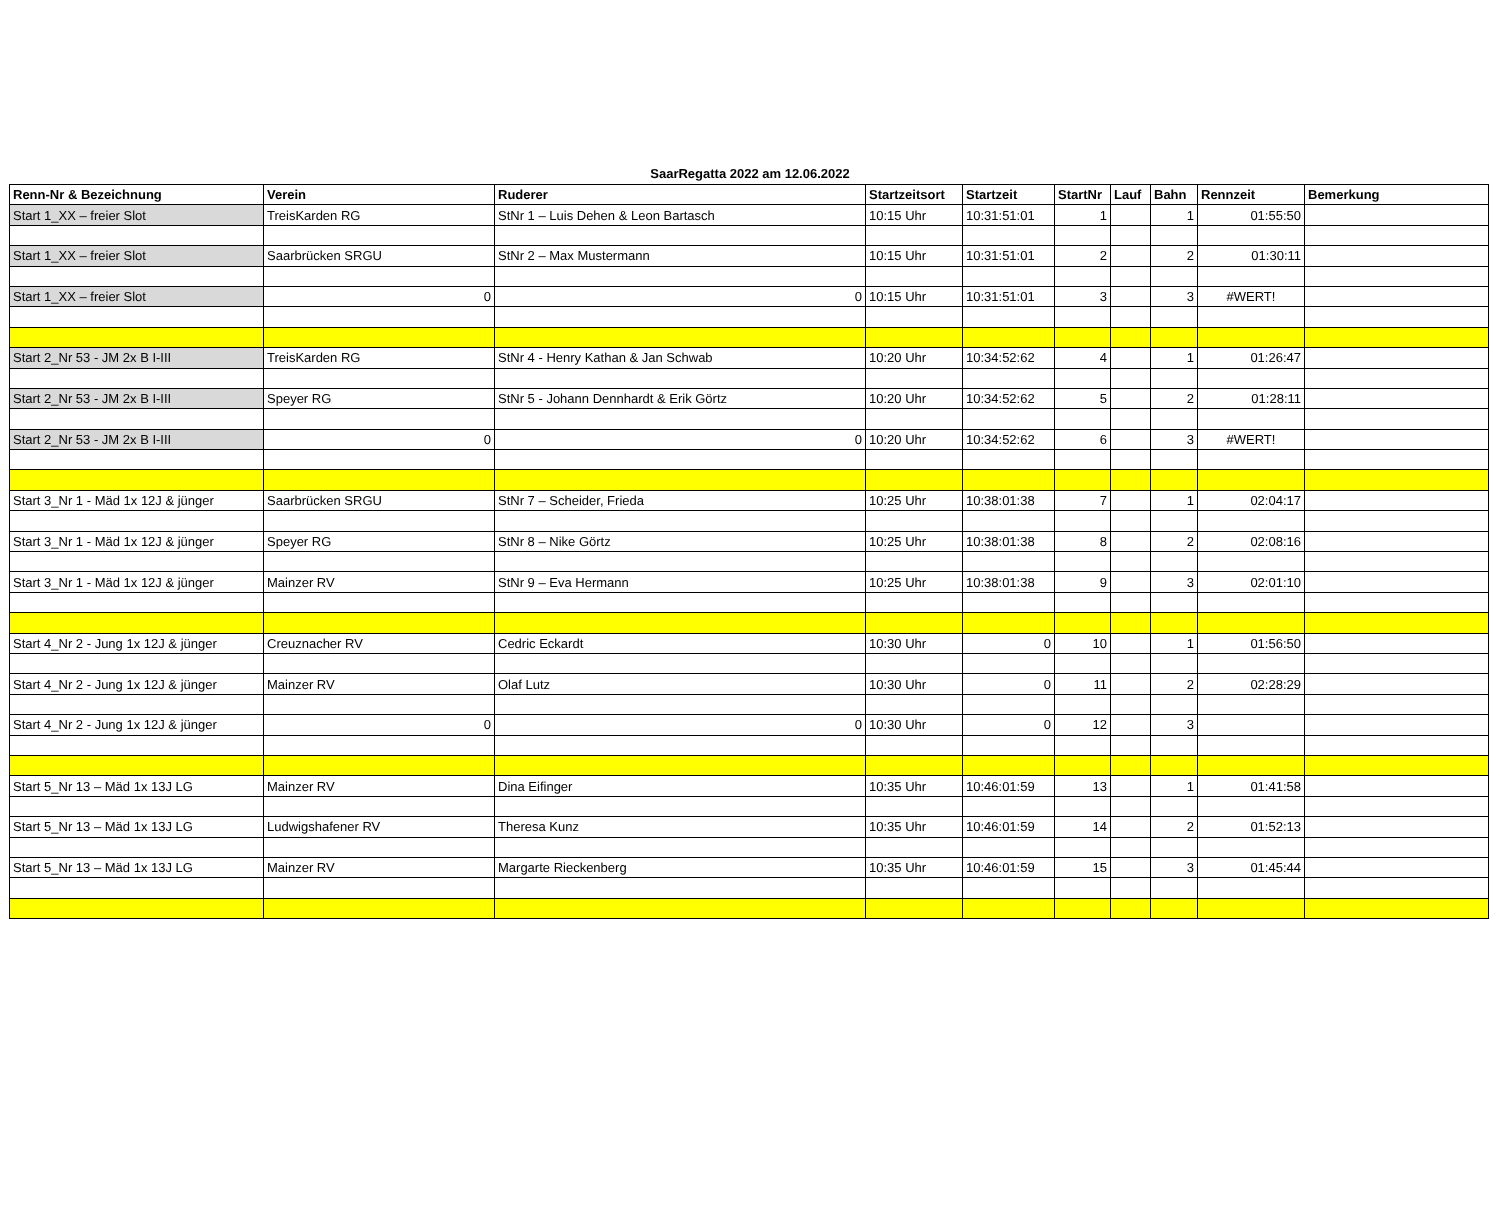SaarRegatta 2022 am 12.06.2022
| Renn-Nr & Bezeichnung | Verein | Ruderer | Startzeitsort | Startzeit | StartNr | Lauf | Bahn | Rennzeit | Bemerkung |
| --- | --- | --- | --- | --- | --- | --- | --- | --- | --- |
| Start 1_XX – freier Slot | TreisKarden RG | StNr 1 – Luis Dehen & Leon Bartasch | 10:15 Uhr | 10:31:51:01 | 1 | | 1 | 01:55:50 | |
| Start 1_XX – freier Slot | Saarbrücken SRGU | StNr 2 – Max Mustermann | 10:15 Uhr | 10:31:51:01 | 2 | | 2 | 01:30:11 | |
| Start 1_XX – freier Slot | 0 | 0 | 10:15 Uhr | 10:31:51:01 | 3 | | 3 | #WERT! | |
| Start 2_Nr 53 - JM 2x B I-III | TreisKarden RG | StNr 4 - Henry Kathan & Jan Schwab | 10:20 Uhr | 10:34:52:62 | 4 | | 1 | 01:26:47 | |
| Start 2_Nr 53 - JM 2x B I-III | Speyer RG | StNr 5 - Johann Dennhardt & Erik Görtz | 10:20 Uhr | 10:34:52:62 | 5 | | 2 | 01:28:11 | |
| Start 2_Nr 53 - JM 2x B I-III | 0 | 0 | 10:20 Uhr | 10:34:52:62 | 6 | | 3 | #WERT! | |
| Start 3_Nr 1 - Mäd 1x 12J & jünger | Saarbrücken SRGU | StNr 7 – Scheider, Frieda | 10:25 Uhr | 10:38:01:38 | 7 | | 1 | 02:04:17 | |
| Start 3_Nr 1 - Mäd 1x 12J & jünger | Speyer RG | StNr 8 – Nike Görtz | 10:25 Uhr | 10:38:01:38 | 8 | | 2 | 02:08:16 | |
| Start 3_Nr 1 - Mäd 1x 12J & jünger | Mainzer RV | StNr 9 – Eva Hermann | 10:25 Uhr | 10:38:01:38 | 9 | | 3 | 02:01:10 | |
| Start 4_Nr 2 - Jung 1x 12J & jünger | Creuznacher RV | Cedric Eckardt | 10:30 Uhr | 0 | 10 | | 1 | 01:56:50 | |
| Start 4_Nr 2 - Jung 1x 12J & jünger | Mainzer RV | Olaf Lutz | 10:30 Uhr | 0 | 11 | | 2 | 02:28:29 | |
| Start 4_Nr 2 - Jung 1x 12J & jünger | 0 | 0 | 10:30 Uhr | 0 | 12 | | 3 | | |
| Start 5_Nr 13 – Mäd 1x 13J LG | Mainzer RV | Dina Eifinger | 10:35 Uhr | 10:46:01:59 | 13 | | 1 | 01:41:58 | |
| Start 5_Nr 13 – Mäd 1x 13J LG | Ludwigshafener RV | Theresa Kunz | 10:35 Uhr | 10:46:01:59 | 14 | | 2 | 01:52:13 | |
| Start 5_Nr 13 – Mäd 1x 13J LG | Mainzer RV | Margarte Rieckenberg | 10:35 Uhr | 10:46:01:59 | 15 | | 3 | 01:45:44 | |